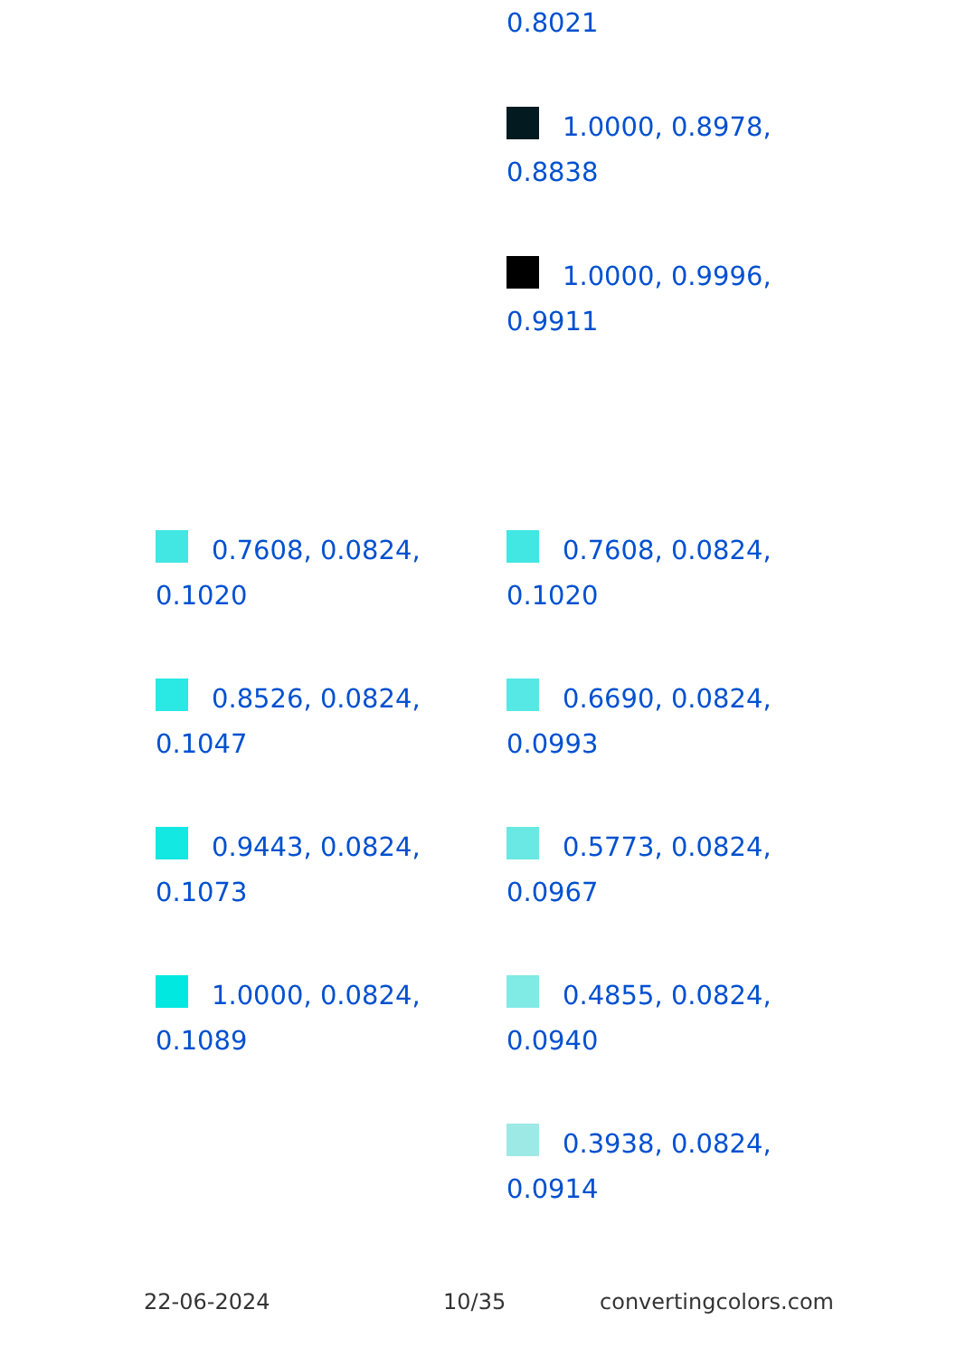0.8021
1.0000, 0.8978, 0.8838
1.0000, 0.9996, 0.9911
0.7608, 0.0824, 0.1020
0.7608, 0.0824, 0.1020
0.8526, 0.0824, 0.1047
0.6690, 0.0824, 0.0993
0.9443, 0.0824, 0.1073
0.5773, 0.0824, 0.0967
1.0000, 0.0824, 0.1089
0.4855, 0.0824, 0.0940
0.3938, 0.0824, 0.0914
22-06-2024 10/35 convertingcolors.com